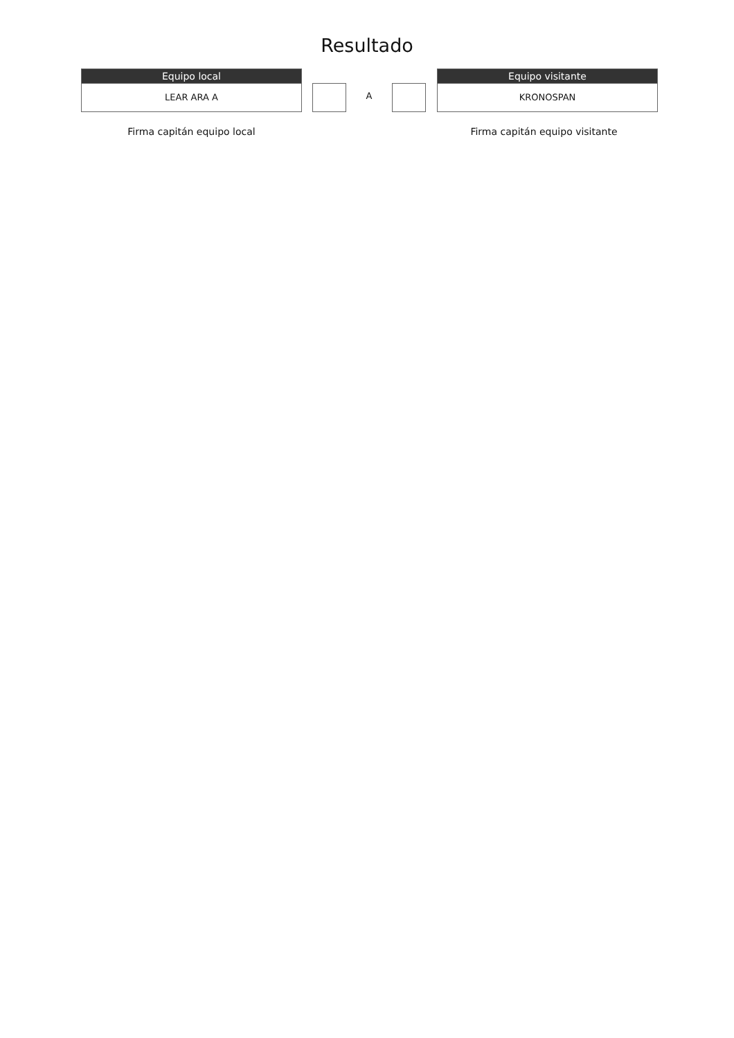Resultado
Equipo local
LEAR ARA A
A
Equipo visitante
KRONOSPAN
Firma capitán equipo local Firma capitán equipo visitante